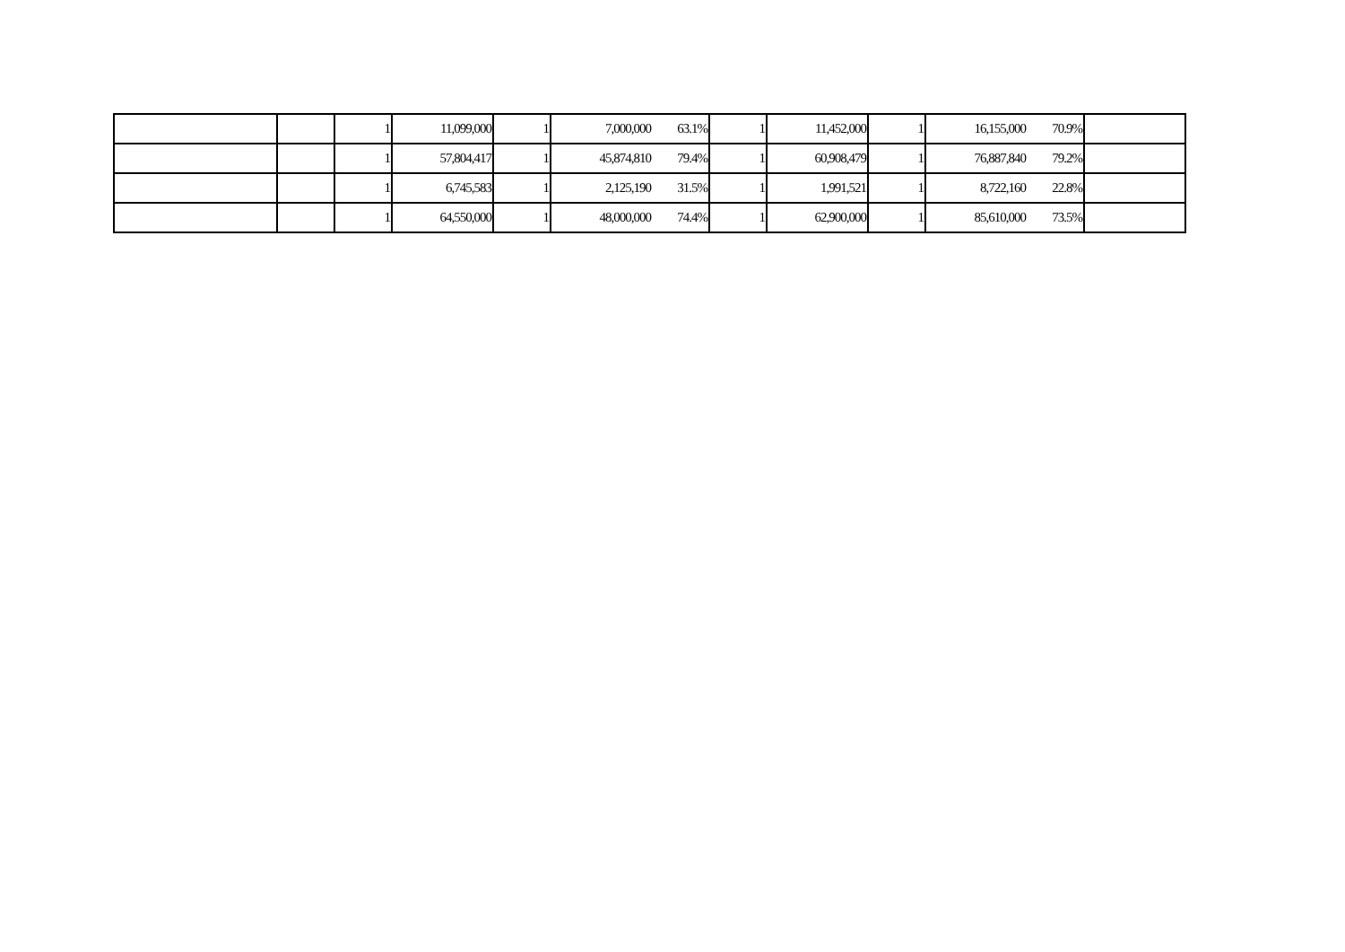| | | 1 | 11,099,000 | 1 | 7,000,000 | 63.1% | 1 | 11,452,000 | 1 | 16,155,000 | 70.9% | |
| | | 1 | 57,804,417 | 1 | 45,874,810 | 79.4% | 1 | 60,908,479 | 1 | 76,887,840 | 79.2% | |
| | | 1 | 6,745,583 | 1 | 2,125,190 | 31.5% | 1 | 1,991,521 | 1 | 8,722,160 | 22.8% | |
| | | 1 | 64,550,000 | 1 | 48,000,000 | 74.4% | 1 | 62,900,000 | 1 | 85,610,000 | 73.5% | |